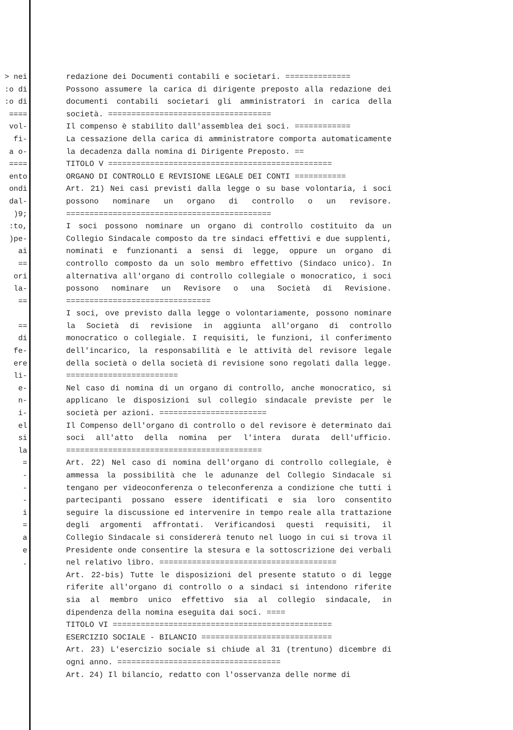> nei :o di :o di ==== vol- fi- a o- ==== ento ondi dal- )9; :to, )pe- ai == ori la- == == di fe- ere li- e- n- i- el si la = - - - i = a e .
redazione dei Documenti contabili e societari. ==============
Possono assumere la carica di dirigente preposto alla redazione dei documenti contabili societari gli amministratori in carica della società. ===================================
Il compenso è stabilito dall'assemblea dei soci. ============
La cessazione della carica di amministratore comporta automaticamente la decadenza dalla nomina di Dirigente Preposto. ==
TITOLO V ================================================
ORGANO DI CONTROLLO E REVISIONE LEGALE DEI CONTI ===========
Art. 21) Nei casi previsti dalla legge o su base volontaria, i soci possono nominare un organo di controllo o un revisore. ============================================
I soci possono nominare un organo di controllo costituito da un Collegio Sindacale composto da tre sindaci effettivi e due supplenti, nominati e funzionanti a sensi di legge, oppure un organo di controllo composto da un solo membro effettivo (Sindaco unico). In alternativa all'organo di controllo collegiale o monocratico, i soci possono nominare un Revisore o una Società di Revisione. ===============================
I soci, ove previsto dalla legge o volontariamente, possono nominare la Società di revisione in aggiunta all'organo di controllo monocratico o collegiale. I requisiti, le funzioni, il conferimento dell'incarico, la responsabilità e le attività del revisore legale della società o della società di revisione sono regolati dalla legge. ========================
Nel caso di nomina di un organo di controllo, anche monocratico, si applicano le disposizioni sul collegio sindacale previste per le società per azioni. =======================
Il Compenso dell'organo di controllo o del revisore è determinato dai soci all'atto della nomina per l'intera durata dell'ufficio. ==========================================
Art. 22) Nel caso di nomina dell'organo di controllo collegiale, è ammessa la possibilità che le adunanze del Collegio Sindacale si tengano per videoconferenza o teleconferenza a condizione che tutti i partecipanti possano essere identificati e sia loro consentito seguire la discussione ed intervenire in tempo reale alla trattazione degli argomenti affrontati. Verificandosi questi requisiti, il Collegio Sindacale si considererà tenuto nel luogo in cui si trova il Presidente onde consentire la stesura e la sottoscrizione dei verbali nel relativo libro. ======================================
Art. 22-bis) Tutte le disposizioni del presente statuto o di legge riferite all'organo di controllo o a sindaci si intendono riferite sia al membro unico effettivo sia al collegio sindacale, in dipendenza della nomina eseguita dai soci. ====
TITOLO VI ===============================================
ESERCIZIO SOCIALE - BILANCIO ============================
Art. 23) L'esercizio sociale si chiude al 31 (trentuno) dicembre di ogni anno. ===================================
Art. 24) Il bilancio, redatto con l'osservanza delle norme di